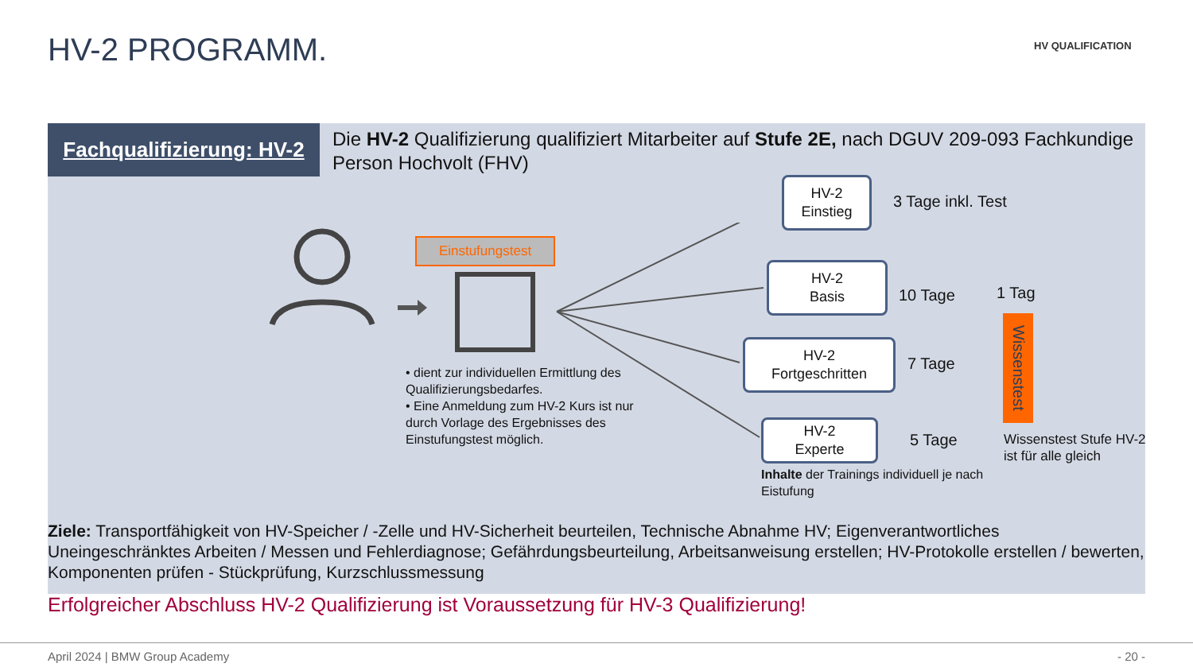HV-2 PROGRAMM. HV QUALIFICATION
Fachqualifizierung: HV-2
Die HV-2 Qualifizierung qualifiziert Mitarbeiter auf Stufe 2E, nach DGUV 209-093 Fachkundige Person Hochvolt (FHV)
Einstufungstest
• dient zur individuellen Ermittlung des Qualifizierungsbedarfes.
• Eine Anmeldung zum HV-2 Kurs ist nur durch Vorlage des Ergebnisses des Einstufungstest möglich.
HV-2
Einstieg
3 Tage inkl. Test
HV-2
Basis
10 Tage
HV-2
Fortgeschritten
7 Tage
HV-2
Experte
5 Tage
1 Tag
Wissenstest
Wissenstest Stufe HV-2
ist für alle gleich
Inhalte der Trainings individuell je nach Eistufung
Ziele: Transportfähigkeit von HV-Speicher / -Zelle und HV-Sicherheit beurteilen, Technische Abnahme HV; Eigenverantwortliches Uneingeschränktes Arbeiten / Messen und Fehlerdiagnose; Gefährdungsbeurteilung, Arbeitsanweisung erstellen; HV-Protokolle erstellen / bewerten, Komponenten prüfen - Stückprüfung, Kurzschlussmessung
Erfolgreicher Abschluss HV-2 Qualifizierung ist Voraussetzung für HV-3 Qualifizierung!
April 2024 | BMW Group Academy - 20 -